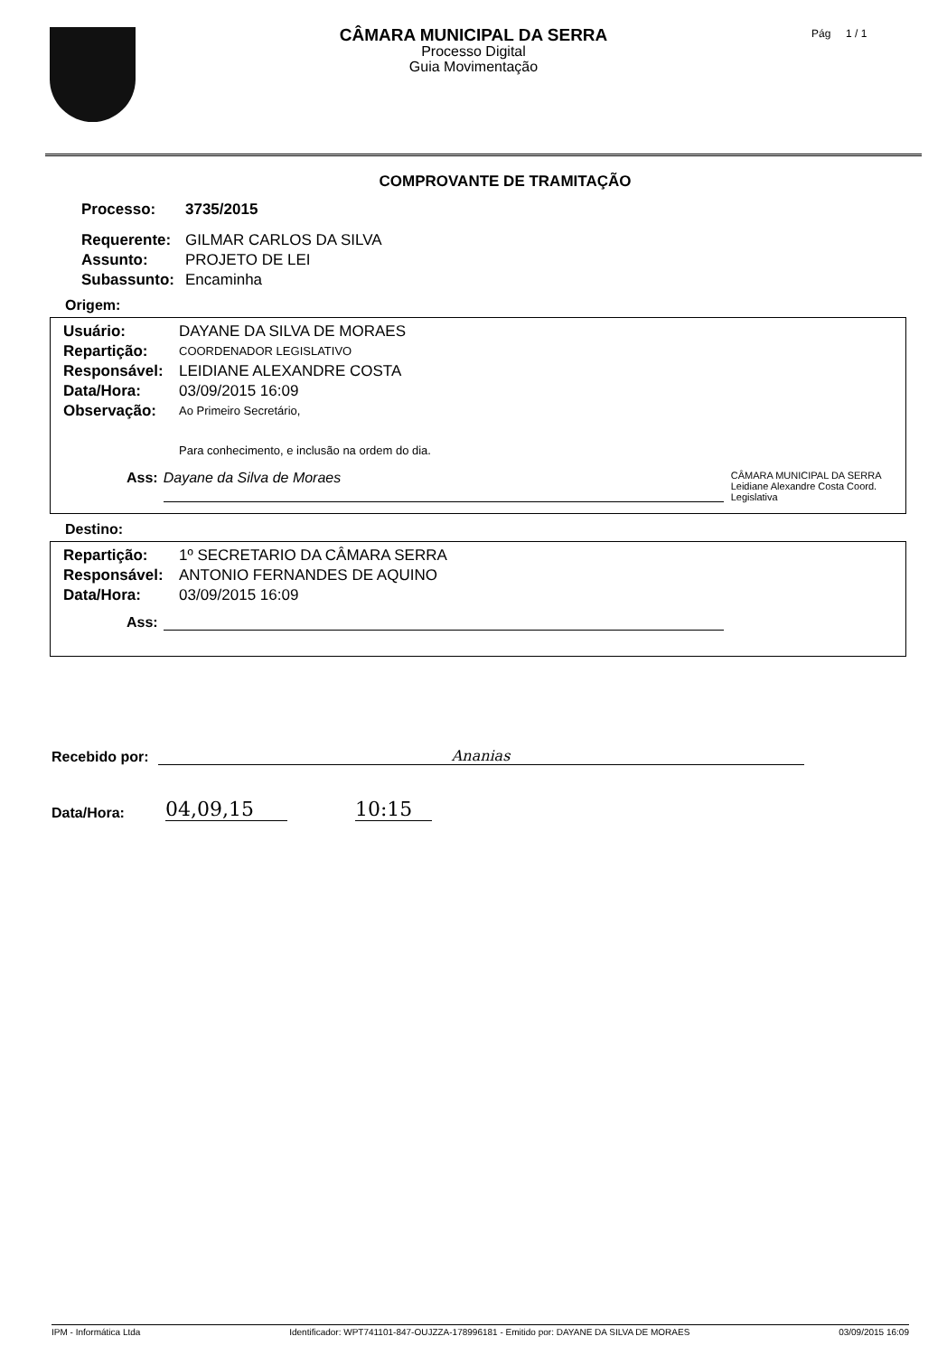CÂMARA MUNICIPAL DA SERRA
Processo Digital
Guia Movimentação
Pág 1 / 1
COMPROVANTE DE TRAMITAÇÃO
Processo: 3735/2015
Requerente: GILMAR CARLOS DA SILVA
Assunto: PROJETO DE LEI
Subassunto: Encaminha
Origem:
Usuário: DAYANE DA SILVA DE MORAES
Repartição: COORDENADOR LEGISLATIVO
Responsável: LEIDIANE ALEXANDRE COSTA
Data/Hora: 03/09/2015 16:09
Observação: Ao Primeiro Secretário,
Para conhecimento, e inclusão na ordem do dia.
Ass: Dayane da Silva de Moraes CÂMARA MUNICIPAL DA SERRA Leidiane Alexandre Costa Coord. Legislativa
Destino:
Repartição: 1º SECRETARIO DA CÂMARA SERRA
Responsável: ANTONIO FERNANDES DE AQUINO
Data/Hora: 03/09/2015 16:09
Ass:
Recebido por: Ananias
Data/Hora: 04,09,15 10:15
IPM - Informática Ltda Identificador: WPT741101-847-OUJZZA-178996181 - Emitido por: DAYANE DA SILVA DE MORAES 03/09/2015 16:09